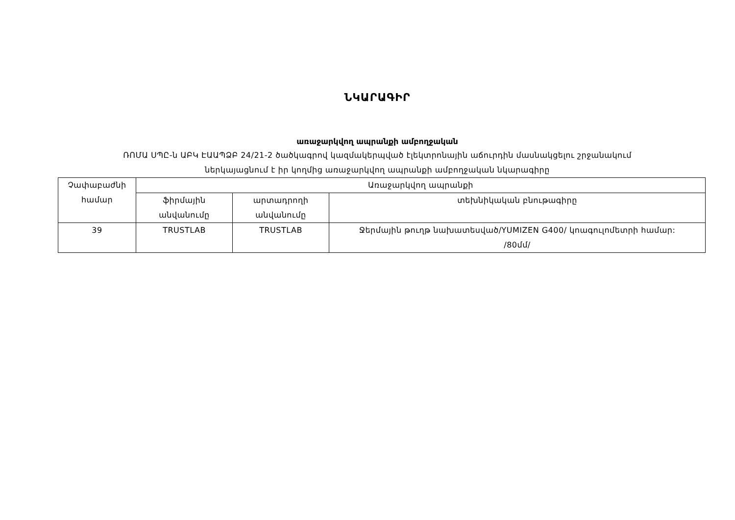ՆԿԱՐԱԳԻՐ
առաջարկվող ապրանքի ամբողջական
ՌՈՄԱ ՍՊԸ-ն ԱԲԿ ԷԱԱՊՁԲ 24/21-2 ծածկագրով կազմակերպված էլեկտրոնային աճուրդին մասնակցելու շրջանակում
ներկայացնում է իր կողմից առաջարկվող ապրանքի ամբողջական նկարագիրը
| Չափաբաժնի համար | Առաջարկվող ապրանքի | | |
| | ֆիրմային անվանումը | արտադրողի անվանումը | տեխնիկական բնութագիրը |
| 39 | TRUSTLAB | TRUSTLAB | Ջերմային թուղթ նախատեսված/YUMIZEN G400/ կոագուլոմետրի համար: /80մմ/ |